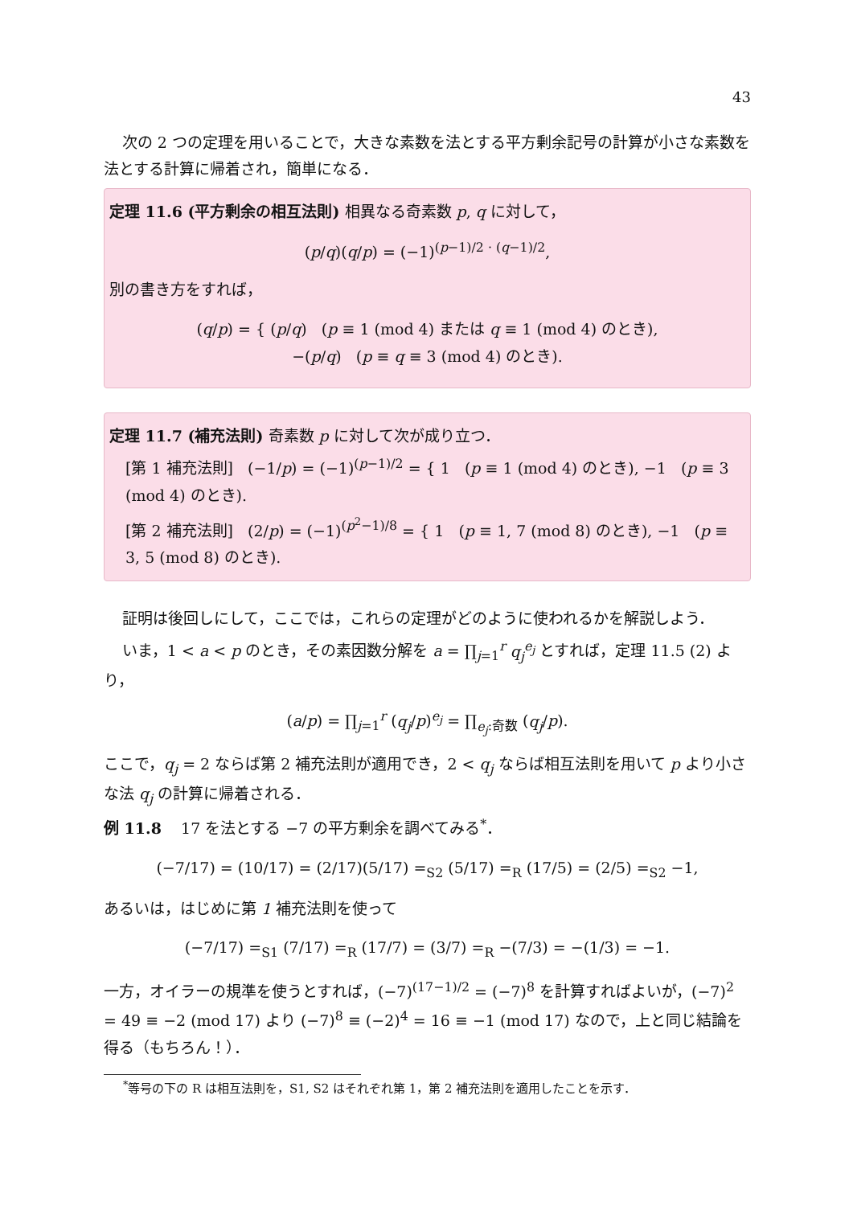43
次の 2 つの定理を用いることで，大きな素数を法とする平方剰余記号の計算が小さな素数を法とする計算に帰着され，簡単になる．
定理 11.6 (平方剰余の相互法則) 相異なる奇素数 p, q に対して，
(p/q)(q/p) = (−1)<sup>(p−1)/2 · (q−1)/2</sup>,
別の書き方をすれば，
(q/p) = { (p/q) (p ≡ 1 (mod 4) または q ≡ 1 (mod 4) のとき),
−(p/q) (p ≡ q ≡ 3 (mod 4) のとき).
定理 11.7 (補充法則) 奇素数 p に対して次が成り立つ．
[第 1 補充法則] (−1/p) = (−1)<sup>(p−1)/2</sup> = { 1 (p ≡ 1 (mod 4) のとき), −1 (p ≡ 3 (mod 4) のとき).
[第 2 補充法則] (2/p) = (−1)<sup>(p<sup>2</sup>−1)/8</sup> = { 1 (p ≡ 1, 7 (mod 8) のとき), −1 (p ≡ 3, 5 (mod 8) のとき).
証明は後回しにして，ここでは，これらの定理がどのように使われるかを解説しよう．
いま，1 < a < p のとき，その素因数分解を a = ∏<sub>j=1</sub><sup>r</sup> q<sub>j</sub><sup>e<sub>j</sub></sup> とすれば，定理 11.5 (2) より，
(a/p) = ∏<sub>j=1</sub><sup>r</sup> (q<sub>j</sub>/p)<sup>e<sub>j</sub></sup> = ∏<sub>e<sub>j</sub>:奇数</sub> (q<sub>j</sub>/p).
ここで，q<sub>j</sub> = 2 ならば第 2 補充法則が適用でき，2 < q<sub>j</sub> ならば相互法則を用いて p より小さな法 q<sub>j</sub> の計算に帰着される．
例 11.8 17 を法とする −7 の平方剰余を調べてみる<sup>*</sup>．
(−7/17) = (10/17) = (2/17)(5/17) =<sub>S2</sub> (5/17) =<sub>R</sub> (17/5) = (2/5) =<sub>S2</sub> −1,
あるいは，はじめに第 1 補充法則を使って
(−7/17) =<sub>S1</sub> (7/17) =<sub>R</sub> (17/7) = (3/7) =<sub>R</sub> −(7/3) = −(1/3) = −1.
一方，オイラーの規準を使うとすれば，(−7)<sup>(17−1)/2</sup> = (−7)<sup>8</sup> を計算すればよいが，(−7)<sup>2</sup> = 49 ≡ −2 (mod 17) より (−7)<sup>8</sup> ≡ (−2)<sup>4</sup> = 16 ≡ −1 (mod 17) なので，上と同じ結論を得る（もちろん！）．
<sup>*</sup> 等号の下の R は相互法則を，S1, S2 はそれぞれ第 1，第 2 補充法則を適用したことを示す．